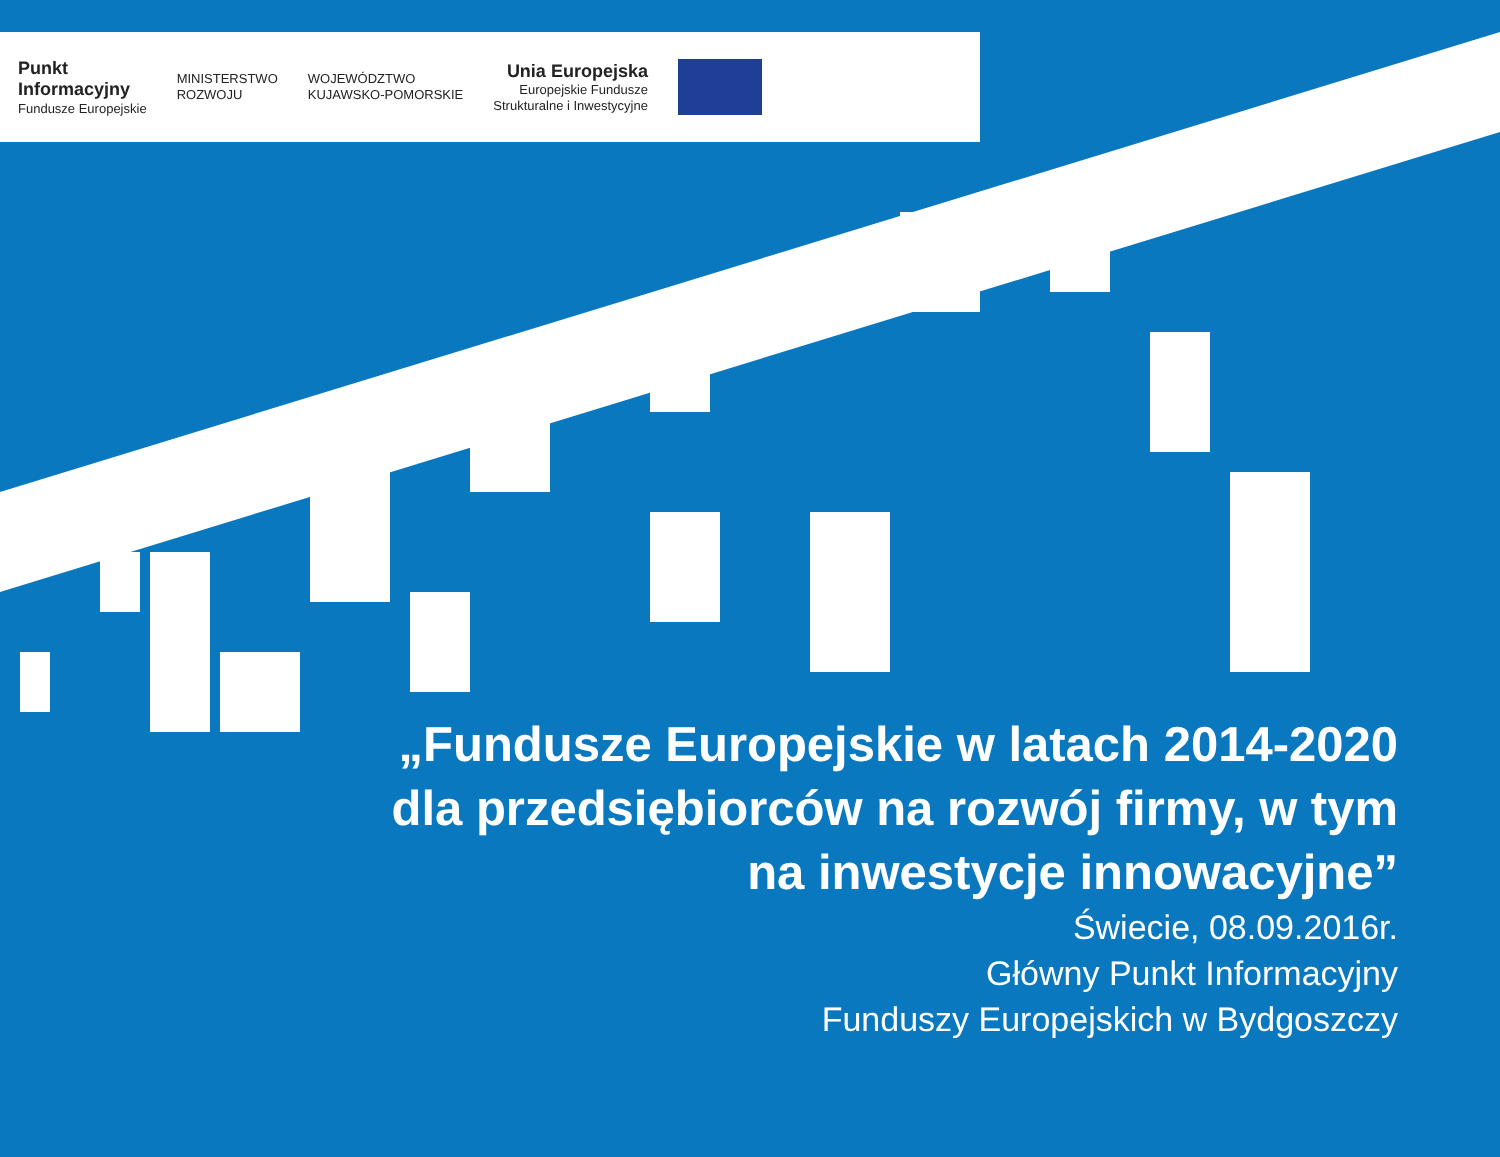Punkt
Informacyjny
Fundusze Europejskie
MINISTERSTWO
ROZWOJU
WOJEWÓDZTWO
KUJAWSKO-POMORSKIE
Unia Europejska
Europejskie Fundusze
Strukturalne i Inwestycyjne
„Fundusze Europejskie w latach 2014-2020
dla przedsiębiorców na rozwój firmy, w tym
na inwestycje innowacyjne”
Świecie, 08.09.2016r.
Główny Punkt Informacyjny
Funduszy Europejskich w Bydgoszczy